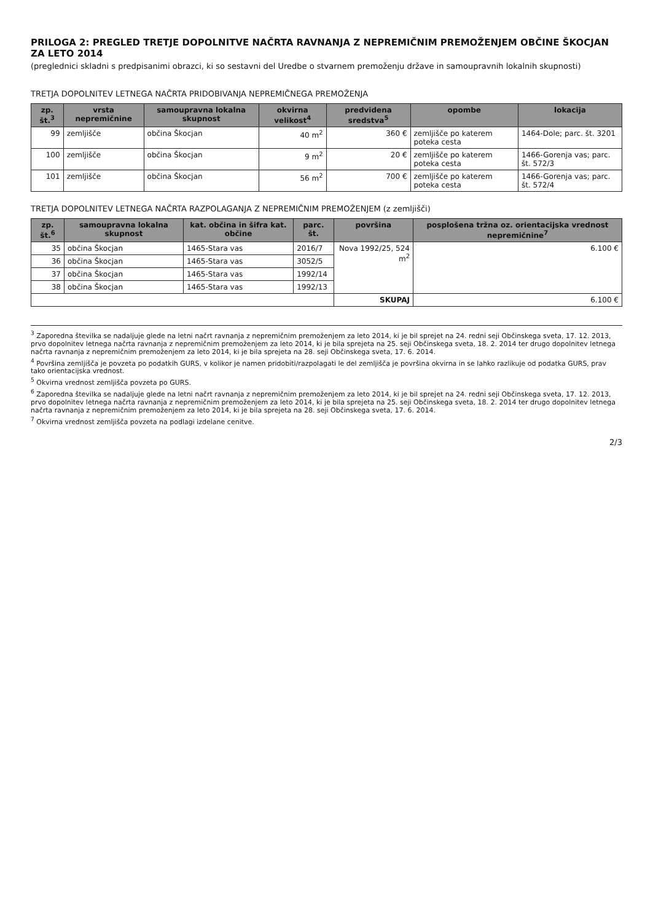PRILOGA 2: PREGLED TRETJE DOPOLNITVE NAČRTA RAVNANJA Z NEPREMIČNIM PREMOŽENJEM OBČINE ŠKOCJAN ZA LETO 2014
(preglednici skladni s predpisanimi obrazci, ki so sestavni del Uredbe o stvarnem premoženju države in samoupravnih lokalnih skupnosti)
TRETJA DOPOLNITEV LETNEGA NAČRTA PRIDOBIVANJA NEPREMIČNEGA PREMOŽENJA
| zp. št.<sup>3</sup> | vrsta nepremičnine | samoupravna lokalna skupnost | okvirna velikost<sup>4</sup> | predvidena sredstva<sup>5</sup> | opombe | lokacija |
| --- | --- | --- | --- | --- | --- | --- |
| 99 | zemljišče | občina Škocjan | 40 m<sup>2</sup> | 360 € | zemljišče po katerem poteka cesta | 1464-Dole; parc. št. 3201 |
| 100 | zemljišče | občina Škocjan | 9 m<sup>2</sup> | 20 € | zemljišče po katerem poteka cesta | 1466-Gorenja vas; parc. št. 572/3 |
| 101 | zemljišče | občina Škocjan | 56 m<sup>2</sup> | 700 € | zemljišče po katerem poteka cesta | 1466-Gorenja vas; parc. št. 572/4 |
TRETJA DOPOLNITEV LETNEGA NAČRTA RAZPOLAGANJA Z NEPREMIČNIM PREMOŽENJEM (z zemljišči)
| zp. št.<sup>6</sup> | samoupravna lokalna skupnost | kat. občina in šifra kat. občine | parc. št. | površina | posplošena tržna oz. orientacijska vrednost nepremičnine<sup>7</sup> |
| --- | --- | --- | --- | --- | --- |
| 35 | občina Škocjan | 1465-Stara vas | 2016/7 | Nova 1992/25, 524 m<sup>2</sup> | 6.100 € |
| 36 | občina Škocjan | 1465-Stara vas | 3052/5 | | |
| 37 | občina Škocjan | 1465-Stara vas | 1992/14 | | |
| 38 | občina Škocjan | 1465-Stara vas | 1992/13 | | |
| | | | | SKUPAJ | 6.100 € |
<sup>3</sup> Zaporedna številka se nadaljuje glede na letni načrt ravnanja z nepremičnim premoženjem za leto 2014, ki je bil sprejet na 24. redni seji Občinskega sveta, 17. 12. 2013, prvo dopolnitev letnega načrta ravnanja z nepremičnim premoženjem za leto 2014, ki je bila sprejeta na 25. seji Občinskega sveta, 18. 2. 2014 ter drugo dopolnitev letnega načrta ravnanja z nepremičnim premoženjem za leto 2014, ki je bila sprejeta na 28. seji Občinskega sveta, 17. 6. 2014.
<sup>4</sup> Površina zemljišča je povzeta po podatkih GURS, v kolikor je namen pridobiti/razpolagati le del zemljišča je površina okvirna in se lahko razlikuje od podatka GURS, prav tako orientacijska vrednost.
<sup>5</sup> Okvirna vrednost zemljišča povzeta po GURS.
<sup>6</sup> Zaporedna številka se nadaljuje glede na letni načrt ravnanja z nepremičnim premoženjem za leto 2014, ki je bil sprejet na 24. redni seji Občinskega sveta, 17. 12. 2013, prvo dopolnitev letnega načrta ravnanja z nepremičnim premoženjem za leto 2014, ki je bila sprejeta na 25. seji Občinskega sveta, 18. 2. 2014 ter drugo dopolnitev letnega načrta ravnanja z nepremičnim premoženjem za leto 2014, ki je bila sprejeta na 28. seji Občinskega sveta, 17. 6. 2014.
<sup>7</sup> Okvirna vrednost zemljišča povzeta na podlagi izdelane cenitve.
2/3